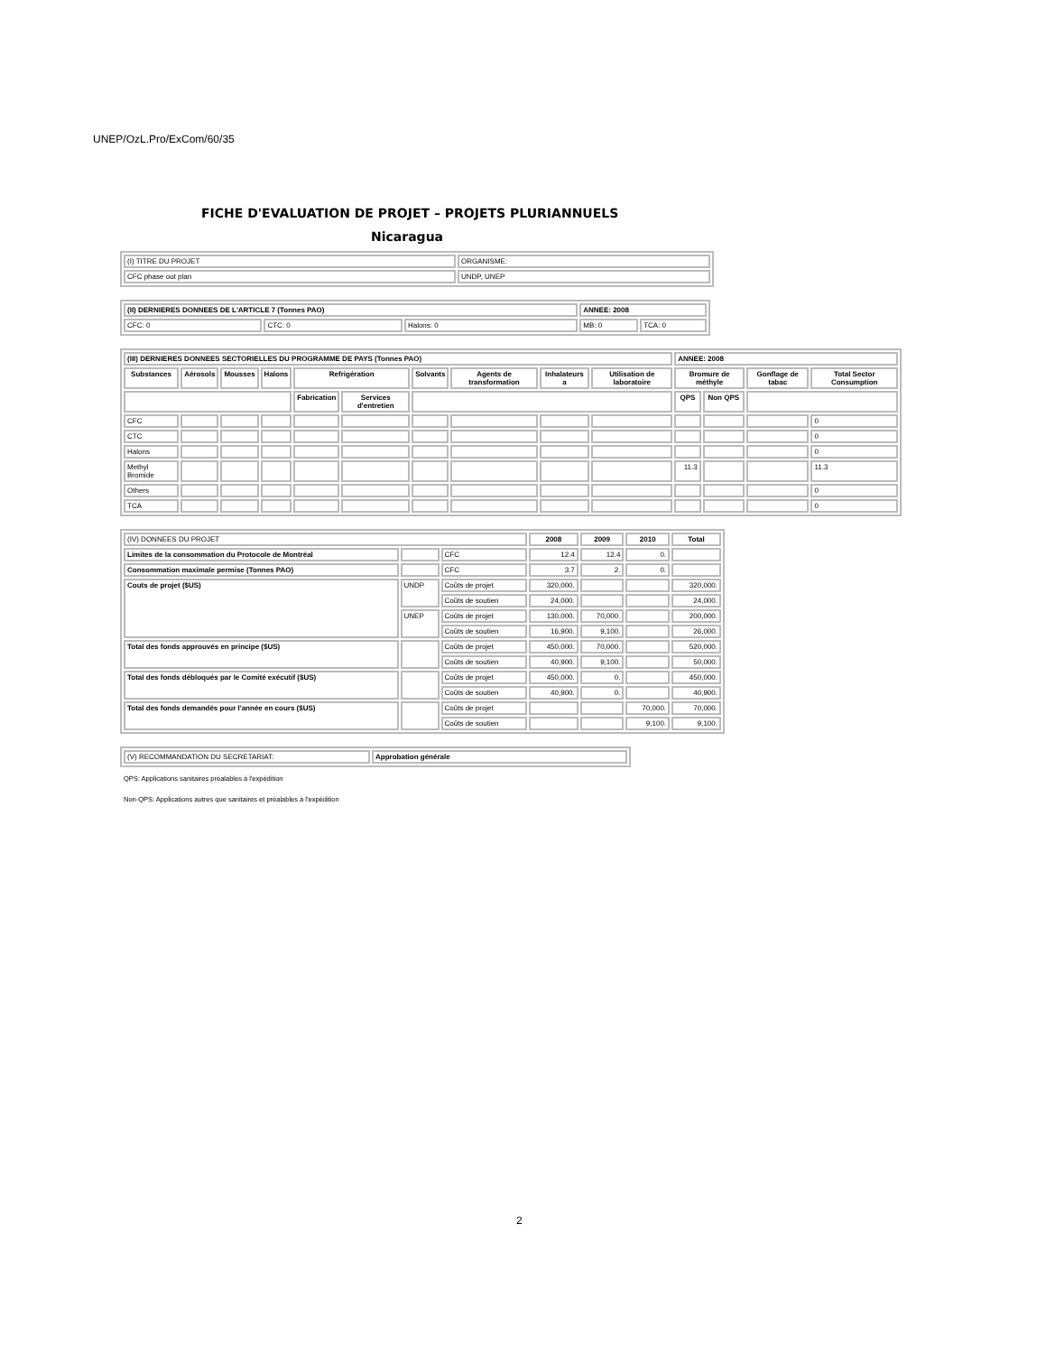UNEP/OzL.Pro/ExCom/60/35
FICHE D'EVALUATION DE PROJET – PROJETS PLURIANNUELS
Nicaragua
| (I) TITRE DU PROJET | ORGANISME: |
| CFC phase out plan | UNDP, UNEP |
| (II) DERNIERES DONNEES DE L'ARTICLE 7 (Tonnes PAO) | | | ANNEE: 2008 | |
| CFC: 0 | CTC: 0 | Halons: 0 | MB: 0 | TCA: 0 |
| (III) DERNIERES DONNEES SECTORIELLES DU PROGRAMME DE PAYS (Tonnes PAO) | | | | | | | | | | ANNEE: 2008 | | | |
| Substances | Aérosols | Mousses | Halons | Refrigération | | Solvants | Agents de transformation | Inhalateurs a | Utilisation de laboratoire | Bromure de méthyle | | Gonflage de tabac | Total Sector Consumption |
| | | | | Fabrication | Services d'entretien | | | | | QPS | Non QPS | | |
| CFC | | | | | | | | | | | | | 0 |
| CTC | | | | | | | | | | | | | 0 |
| Halons | | | | | | | | | | | | | 0 |
| Methyl Bromide | | | | | | | | | | 11.3 | | | 11.3 |
| Others | | | | | | | | | | | | | 0 |
| TCA | | | | | | | | | | | | | 0 |
| (IV) DONNEES DU PROJET | | | 2008 | 2009 | 2010 | Total |
| Limites de la consommation du Protocole de Montréal | | CFC | 12.4 | 12.4 | 0. | |
| Consommation maximale permise (Tonnes PAO) | | CFC | 3.7 | 2. | 0. | |
| Couts de projet ($US) | UNDP | Coûts de projet | 320,000. | | | 320,000. |
| | | Coûts de soutien | 24,000. | | | 24,000. |
| | UNEP | Coûts de projet | 130,000. | 70,000. | | 200,000. |
| | | Coûts de soutien | 16,900. | 9,100. | | 26,000. |
| Total des fonds approuvés en principe ($US) | | Coûts de projet | 450,000. | 70,000. | | 520,000. |
| | | Coûts de soutien | 40,900. | 9,100. | | 50,000. |
| Total des fonds débloqués par le Comité exécutif ($US) | | Coûts de projet | 450,000. | 0. | | 450,000. |
| | | Coûts de soutien | 40,900. | 0. | | 40,900. |
| Total des fonds demandés pour l'année en cours ($US) | | Coûts de projet | | | 70,000. | 70,000. |
| | | Coûts de soutien | | | 9,100. | 9,100. |
| (V) RECOMMANDATION DU SECRETARIAT: | Approbation générale |
QPS: Applications sanitaires préalables à l'expédition
Non-QPS: Applications autres que sanitaires et préalables à l'expédition
2